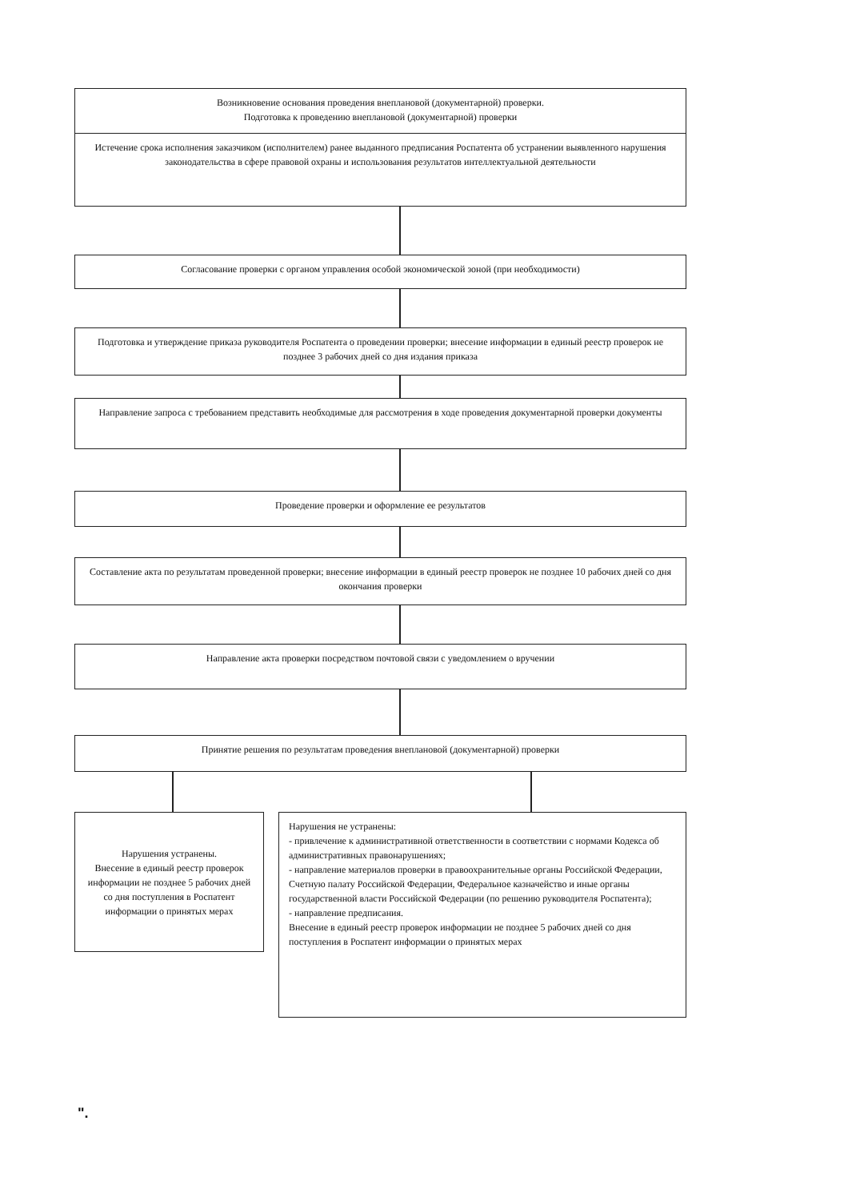Возникновение основания проведения внеплановой (документарной) проверки.
Подготовка к проведению внеплановой (документарной) проверки
Истечение срока исполнения заказчиком (исполнителем) ранее выданного предписания Роспатента об устранении выявленного нарушения законодательства в сфере правовой охраны и использования результатов интеллектуальной деятельности
Согласование проверки с органом управления особой экономической зоной (при необходимости)
Подготовка и утверждение приказа руководителя Роспатента о проведении проверки; внесение информации в единый реестр проверок не позднее 3 рабочих дней со дня издания приказа
Направление запроса с требованием представить необходимые для рассмотрения в ходе проведения документарной проверки документы
Проведение проверки и оформление ее результатов
Составление акта по результатам проведенной проверки; внесение информации в единый реестр проверок не позднее 10 рабочих дней со дня окончания проверки
Направление акта проверки посредством почтовой связи с уведомлением о вручении
Принятие решения по результатам проведения внеплановой (документарной) проверки
Нарушения устранены.
Внесение в единый реестр проверок информации не позднее 5 рабочих дней со дня поступления в Роспатент информации о принятых мерах
Нарушения не устранены:
- привлечение к административной ответственности в соответствии с нормами Кодекса об административных правонарушениях;
- направление материалов проверки в правоохранительные органы Российской Федерации, Счетную палату Российской Федерации, Федеральное казначейство и иные органы государственной власти Российской Федерации (по решению руководителя Роспатента);
- направление предписания.
Внесение в единый реестр проверок информации не позднее 5 рабочих дней со дня поступления в Роспатент информации о принятых мерах
".